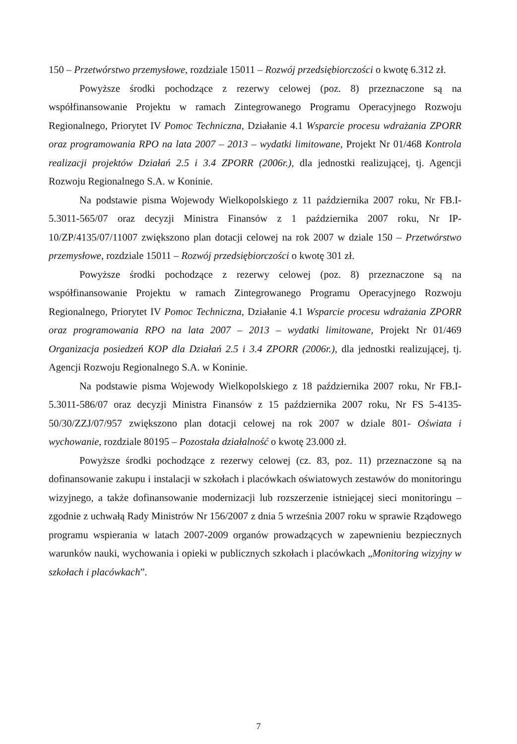150 – Przetwórstwo przemysłowe, rozdziale 15011 – Rozwój przedsiębiorczości o kwotę 6.312 zł.
Powyższe środki pochodzące z rezerwy celowej (poz. 8) przeznaczone są na współfinansowanie Projektu w ramach Zintegrowanego Programu Operacyjnego Rozwoju Regionalnego, Priorytet IV Pomoc Techniczna, Działanie 4.1 Wsparcie procesu wdrażania ZPORR oraz programowania RPO na lata 2007 – 2013 – wydatki limitowane, Projekt Nr 01/468 Kontrola realizacji projektów Działań 2.5 i 3.4 ZPORR (2006r.), dla jednostki realizującej, tj. Agencji Rozwoju Regionalnego S.A. w Koninie.
Na podstawie pisma Wojewody Wielkopolskiego z 11 października 2007 roku, Nr FB.I-5.3011-565/07 oraz decyzji Ministra Finansów z 1 października 2007 roku, Nr IP-10/ZP/4135/07/11007 zwiększono plan dotacji celowej na rok 2007 w dziale 150 – Przetwórstwo przemysłowe, rozdziale 15011 – Rozwój przedsiębiorczości o kwotę 301 zł.
Powyższe środki pochodzące z rezerwy celowej (poz. 8) przeznaczone są na współfinansowanie Projektu w ramach Zintegrowanego Programu Operacyjnego Rozwoju Regionalnego, Priorytet IV Pomoc Techniczna, Działanie 4.1 Wsparcie procesu wdrażania ZPORR oraz programowania RPO na lata 2007 – 2013 – wydatki limitowane, Projekt Nr 01/469 Organizacja posiedzeń KOP dla Działań 2.5 i 3.4 ZPORR (2006r.), dla jednostki realizującej, tj. Agencji Rozwoju Regionalnego S.A. w Koninie.
Na podstawie pisma Wojewody Wielkopolskiego z 18 października 2007 roku, Nr FB.I-5.3011-586/07 oraz decyzji Ministra Finansów z 15 października 2007 roku, Nr FS 5-4135-50/30/ZZJ/07/957 zwiększono plan dotacji celowej na rok 2007 w dziale 801- Oświata i wychowanie, rozdziale 80195 – Pozostała działalność o kwotę 23.000 zł.
Powyższe środki pochodzące z rezerwy celowej (cz. 83, poz. 11) przeznaczone są na dofinansowanie zakupu i instalacji w szkołach i placówkach oświatowych zestawów do monitoringu wizyjnego, a także dofinansowanie modernizacji lub rozszerzenie istniejącej sieci monitoringu – zgodnie z uchwałą Rady Ministrów Nr 156/2007 z dnia 5 września 2007 roku w sprawie Rządowego programu wspierania w latach 2007-2009 organów prowadzących w zapewnieniu bezpiecznych warunków nauki, wychowania i opieki w publicznych szkołach i placówkach „Monitoring wizyjny w szkołach i placówkach”.
7